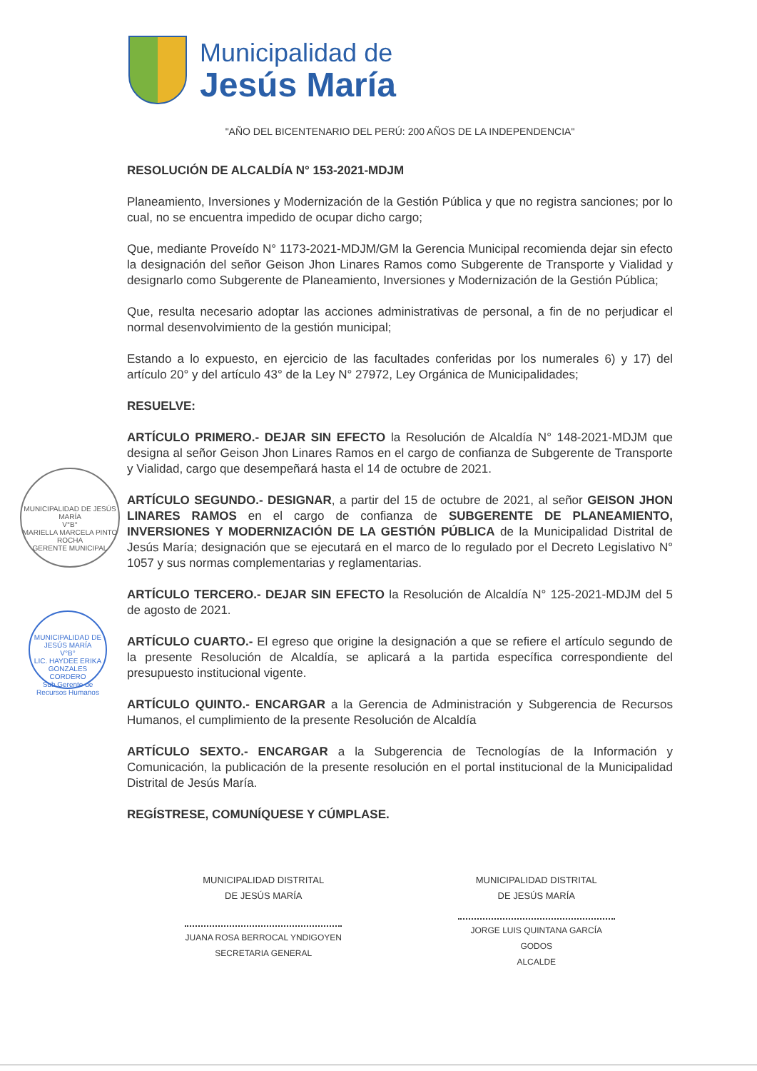Municipalidad de
Jesús María
"AÑO DEL BICENTENARIO DEL PERÚ: 200 AÑOS DE LA INDEPENDENCIA"
MUNICIPALIDAD DE JESÚS MARÍA
V°B°
MARIELLA MARCELA PINTO ROCHA
GERENTE MUNICIPAL
MUNICIPALIDAD DE JESÚS MARÍA
V°B°
LIC. HAYDEE ERIKA GONZALES CORDERO
Sub Gerente de Recursos Humanos
RESOLUCIÓN DE ALCALDÍA N° 153-2021-MDJM
Planeamiento, Inversiones y Modernización de la Gestión Pública y que no registra sanciones; por lo cual, no se encuentra impedido de ocupar dicho cargo;
Que, mediante Proveído N° 1173-2021-MDJM/GM la Gerencia Municipal recomienda dejar sin efecto la designación del señor Geison Jhon Linares Ramos como Subgerente de Transporte y Vialidad y designarlo como Subgerente de Planeamiento, Inversiones y Modernización de la Gestión Pública;
Que, resulta necesario adoptar las acciones administrativas de personal, a fin de no perjudicar el normal desenvolvimiento de la gestión municipal;
Estando a lo expuesto, en ejercicio de las facultades conferidas por los numerales 6) y 17) del artículo 20° y del artículo 43° de la Ley N° 27972, Ley Orgánica de Municipalidades;
RESUELVE:
ARTÍCULO PRIMERO.- DEJAR SIN EFECTO la Resolución de Alcaldía N° 148-2021-MDJM que designa al señor Geison Jhon Linares Ramos en el cargo de confianza de Subgerente de Transporte y Vialidad, cargo que desempeñará hasta el 14 de octubre de 2021.
ARTÍCULO SEGUNDO.- DESIGNAR, a partir del 15 de octubre de 2021, al señor GEISON JHON LINARES RAMOS en el cargo de confianza de SUBGERENTE DE PLANEAMIENTO, INVERSIONES Y MODERNIZACIÓN DE LA GESTIÓN PÚBLICA de la Municipalidad Distrital de Jesús María; designación que se ejecutará en el marco de lo regulado por el Decreto Legislativo N° 1057 y sus normas complementarias y reglamentarias.
ARTÍCULO TERCERO.- DEJAR SIN EFECTO la Resolución de Alcaldía N° 125-2021-MDJM del 5 de agosto de 2021.
ARTÍCULO CUARTO.- El egreso que origine la designación a que se refiere el artículo segundo de la presente Resolución de Alcaldía, se aplicará a la partida específica correspondiente del presupuesto institucional vigente.
ARTÍCULO QUINTO.- ENCARGAR a la Gerencia de Administración y Subgerencia de Recursos Humanos, el cumplimiento de la presente Resolución de Alcaldía
ARTÍCULO SEXTO.- ENCARGAR a la Subgerencia de Tecnologías de la Información y Comunicación, la publicación de la presente resolución en el portal institucional de la Municipalidad Distrital de Jesús María.
REGÍSTRESE, COMUNÍQUESE Y CÚMPLASE.
MUNICIPALIDAD DISTRITAL
DE JESÚS MARÍA
JUANA ROSA BERROCAL YNDIGOYEN
SECRETARIA GENERAL
MUNICIPALIDAD DISTRITAL
DE JESÚS MARÍA
JORGE LUIS QUINTANA GARCÍA GODOS
ALCALDE